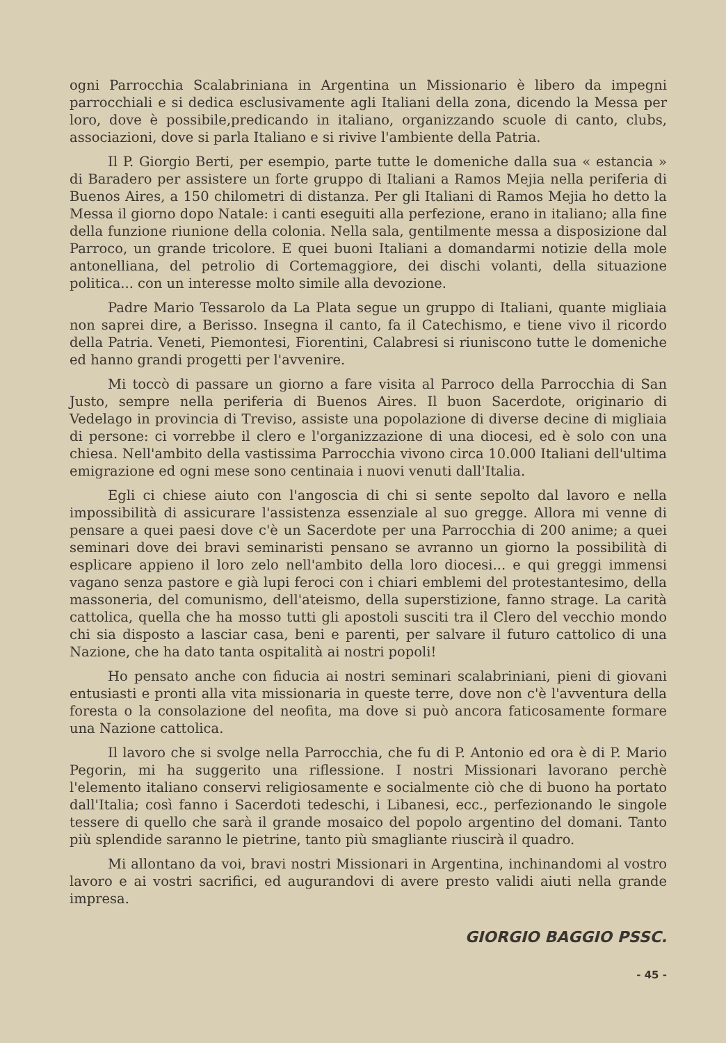ogni Parrocchia Scalabriniana in Argentina un Missionario è libero da impegni parrocchiali e si dedica esclusivamente agli Italiani della zona, dicendo la Messa per loro, dove è possibile,predicando in italiano, organizzando scuole di canto, clubs, associazioni, dove si parla Italiano e si rivive l'ambiente della Patria.
Il P. Giorgio Berti, per esempio, parte tutte le domeniche dalla sua « estancia » di Baradero per assistere un forte gruppo di Italiani a Ramos Mejia nella periferia di Buenos Aires, a 150 chilometri di distanza. Per gli Italiani di Ramos Mejia ho detto la Messa il giorno dopo Natale: i canti eseguiti alla perfezione, erano in italiano; alla fine della funzione riunione della colonia. Nella sala, gentilmente messa a disposizione dal Parroco, un grande tricolore. E quei buoni Italiani a domandarmi notizie della mole antonelliana, del petrolio di Cortemaggiore, dei dischi volanti, della situazione politica... con un interesse molto simile alla devozione.
Padre Mario Tessarolo da La Plata segue un gruppo di Italiani, quante migliaia non saprei dire, a Berisso. Insegna il canto, fa il Catechismo, e tiene vivo il ricordo della Patria. Veneti, Piemontesi, Fiorentini, Calabresi si riuniscono tutte le domeniche ed hanno grandi progetti per l'avvenire.
Mi toccò di passare un giorno a fare visita al Parroco della Parrocchia di San Justo, sempre nella periferia di Buenos Aires. Il buon Sacerdote, originario di Vedelago in provincia di Treviso, assiste una popolazione di diverse decine di migliaia di persone: ci vorrebbe il clero e l'organizzazione di una diocesi, ed è solo con una chiesa. Nell'ambito della vastissima Parrocchia vivono circa 10.000 Italiani dell'ultima emigrazione ed ogni mese sono centinaia i nuovi venuti dall'Italia.
Egli ci chiese aiuto con l'angoscia di chi si sente sepolto dal lavoro e nella impossibilità di assicurare l'assistenza essenziale al suo gregge. Allora mi venne di pensare a quei paesi dove c'è un Sacerdote per una Parrocchia di 200 anime; a quei seminari dove dei bravi seminaristi pensano se avranno un giorno la possibilità di esplicare appieno il loro zelo nell'ambito della loro diocesi... e qui greggi immensi vagano senza pastore e già lupi feroci con i chiari emblemi del protestantesimo, della massoneria, del comunismo, dell'ateismo, della superstizione, fanno strage. La carità cattolica, quella che ha mosso tutti gli apostoli susciti tra il Clero del vecchio mondo chi sia disposto a lasciar casa, beni e parenti, per salvare il futuro cattolico di una Nazione, che ha dato tanta ospitalità ai nostri popoli!
Ho pensato anche con fiducia ai nostri seminari scalabriniani, pieni di giovani entusiasti e pronti alla vita missionaria in queste terre, dove non c'è l'avventura della foresta o la consolazione del neofita, ma dove si può ancora faticosamente formare una Nazione cattolica.
Il lavoro che si svolge nella Parrocchia, che fu di P. Antonio ed ora è di P. Mario Pegorin, mi ha suggerito una riflessione. I nostri Missionari lavorano perchè l'elemento italiano conservi religiosamente e socialmente ciò che di buono ha portato dall'Italia; così fanno i Sacerdoti tedeschi, i Libanesi, ecc., perfezionando le singole tessere di quello che sarà il grande mosaico del popolo argentino del domani. Tanto più splendide saranno le pietrine, tanto più smagliante riuscirà il quadro.
Mi allontano da voi, bravi nostri Missionari in Argentina, inchinandomi al vostro lavoro e ai vostri sacrifici, ed augurandovi di avere presto validi aiuti nella grande impresa.
GIORGIO BAGGIO PSSC.
- 45 -